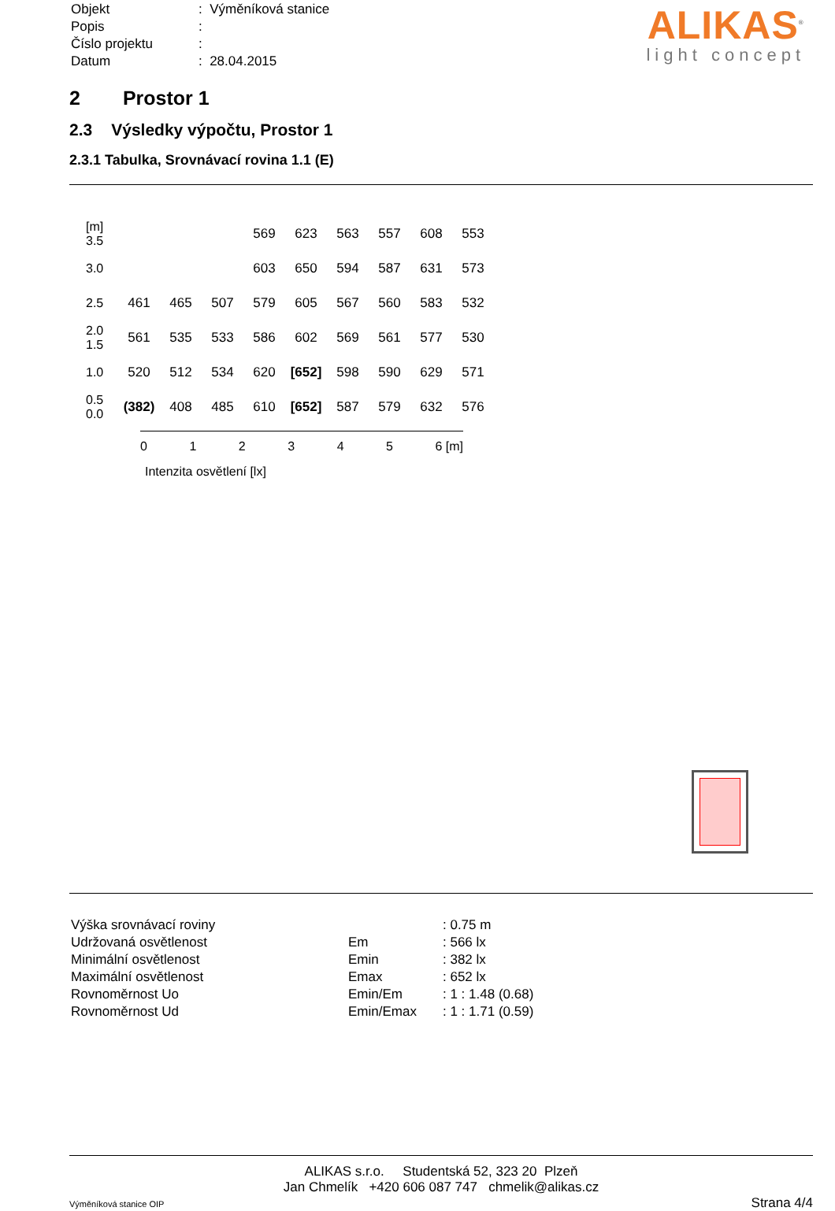| Objekt | : Výměníková stanice |
| Popis | : |
| Číslo projektu | : |
| Datum | : 28.04.2015 |
ALIKAS<sup>®</sup>
light concept
2 Prostor 1
2.3 Výsledky výpočtu, Prostor 1
2.3.1 Tabulka, Srovnávací rovina 1.1 (E)
| [m] 3.5 | | | | 569 | 623 | 563 | 557 | 608 | 553 |
| 3.0 | | | | 603 | 650 | 594 | 587 | 631 | 573 |
| 2.5 | 461 | 465 | 507 | 579 | 605 | 567 | 560 | 583 | 532 |
| 2.0 1.5 | 561 | 535 | 533 | 586 | 602 | 569 | 561 | 577 | 530 |
| 1.0 | 520 | 512 | 534 | 620 | [652] | 598 | 590 | 629 | 571 |
| 0.5 0.0 | (382) | 408 | 485 | 610 | [652] | 587 | 579 | 632 | 576 |
012345 6 [m]
Intenzita osvětlení [lx]
| Výška srovnávací roviny | | : 0.75 m |
| Udržovaná osvětlenost | Em | : 566 lx |
| Minimální osvětlenost | Emin | : 382 lx |
| Maximální osvětlenost | Emax | : 652 lx |
| Rovnoměrnost Uo | Emin/Em | : 1 : 1.48 (0.68) |
| Rovnoměrnost Ud | Emin/Emax | : 1 : 1.71 (0.59) |
ALIKAS s.r.o. Studentská 52, 323 20 Plzeň
Jan Chmelík +420 606 087 747 chmelik@alikas.cz
Výměníková stanice OIP Strana 4/4